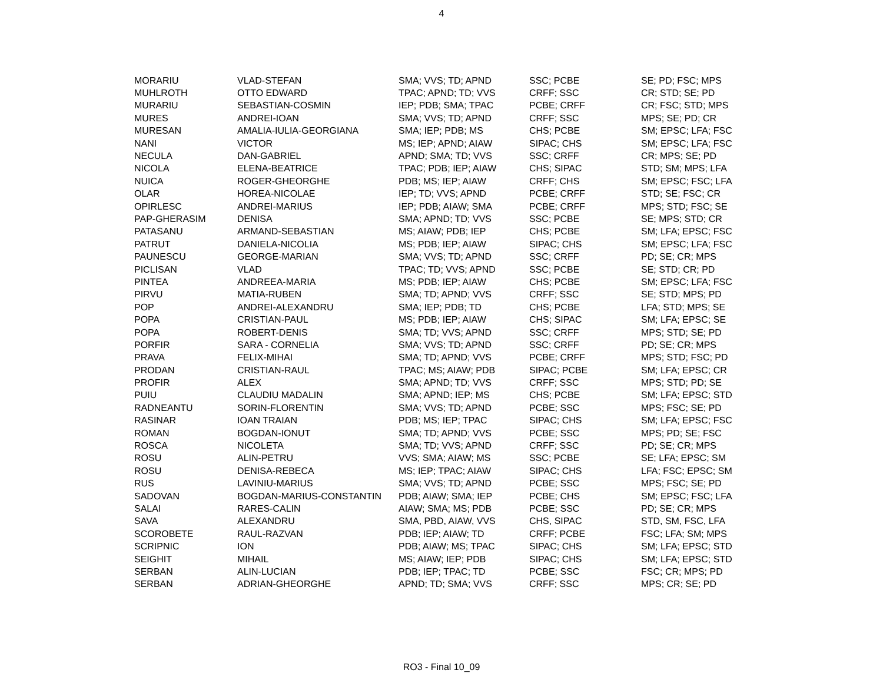4
| MORARIU | VLAD-STEFAN | SMA; VVS; TD; APND | SSC; PCBE | SE; PD; FSC; MPS |
| MUHLROTH | OTTO EDWARD | TPAC; APND; TD; VVS | CRFF; SSC | CR; STD; SE; PD |
| MURARIU | SEBASTIAN-COSMIN | IEP; PDB; SMA; TPAC | PCBE; CRFF | CR; FSC; STD; MPS |
| MURES | ANDREI-IOAN | SMA; VVS; TD; APND | CRFF; SSC | MPS; SE; PD; CR |
| MURESAN | AMALIA-IULIA-GEORGIANA | SMA; IEP; PDB; MS | CHS; PCBE | SM; EPSC; LFA; FSC |
| NANI | VICTOR | MS; IEP; APND; AIAW | SIPAC; CHS | SM; EPSC; LFA; FSC |
| NECULA | DAN-GABRIEL | APND; SMA; TD; VVS | SSC; CRFF | CR; MPS; SE; PD |
| NICOLA | ELENA-BEATRICE | TPAC; PDB; IEP; AIAW | CHS; SIPAC | STD; SM; MPS; LFA |
| NUICA | ROGER-GHEORGHE | PDB; MS; IEP; AIAW | CRFF; CHS | SM; EPSC; FSC; LFA |
| OLAR | HOREA-NICOLAE | IEP; TD; VVS; APND | PCBE; CRFF | STD; SE; FSC; CR |
| OPIRLESC | ANDREI-MARIUS | IEP; PDB; AIAW; SMA | PCBE; CRFF | MPS; STD; FSC; SE |
| PAP-GHERASIM | DENISA | SMA; APND; TD; VVS | SSC; PCBE | SE; MPS; STD; CR |
| PATASANU | ARMAND-SEBASTIAN | MS; AIAW; PDB; IEP | CHS; PCBE | SM; LFA; EPSC; FSC |
| PATRUT | DANIELA-NICOLIA | MS; PDB; IEP; AIAW | SIPAC; CHS | SM; EPSC; LFA; FSC |
| PAUNESCU | GEORGE-MARIAN | SMA; VVS; TD; APND | SSC; CRFF | PD; SE; CR; MPS |
| PICLISAN | VLAD | TPAC; TD; VVS; APND | SSC; PCBE | SE; STD; CR; PD |
| PINTEA | ANDREEA-MARIA | MS; PDB; IEP; AIAW | CHS; PCBE | SM; EPSC; LFA; FSC |
| PIRVU | MATIA-RUBEN | SMA; TD; APND; VVS | CRFF; SSC | SE; STD; MPS; PD |
| POP | ANDREI-ALEXANDRU | SMA; IEP; PDB; TD | CHS; PCBE | LFA; STD; MPS; SE |
| POPA | CRISTIAN-PAUL | MS; PDB; IEP; AIAW | CHS; SIPAC | SM; LFA; EPSC; SE |
| POPA | ROBERT-DENIS | SMA; TD; VVS; APND | SSC; CRFF | MPS; STD; SE; PD |
| PORFIR | SARA - CORNELIA | SMA; VVS; TD; APND | SSC; CRFF | PD; SE; CR; MPS |
| PRAVA | FELIX-MIHAI | SMA; TD; APND; VVS | PCBE; CRFF | MPS; STD; FSC; PD |
| PRODAN | CRISTIAN-RAUL | TPAC; MS; AIAW; PDB | SIPAC; PCBE | SM; LFA; EPSC; CR |
| PROFIR | ALEX | SMA; APND; TD; VVS | CRFF; SSC | MPS; STD; PD; SE |
| PUIU | CLAUDIU MADALIN | SMA; APND; IEP; MS | CHS; PCBE | SM; LFA; EPSC; STD |
| RADNEANTU | SORIN-FLORENTIN | SMA; VVS; TD; APND | PCBE; SSC | MPS; FSC; SE; PD |
| RASINAR | IOAN TRAIAN | PDB; MS; IEP; TPAC | SIPAC; CHS | SM; LFA; EPSC; FSC |
| ROMAN | BOGDAN-IONUT | SMA; TD; APND; VVS | PCBE; SSC | MPS; PD; SE; FSC |
| ROSCA | NICOLETA | SMA; TD; VVS; APND | CRFF; SSC | PD; SE; CR; MPS |
| ROSU | ALIN-PETRU | VVS; SMA; AIAW; MS | SSC; PCBE | SE; LFA; EPSC; SM |
| ROSU | DENISA-REBECA | MS; IEP; TPAC; AIAW | SIPAC; CHS | LFA; FSC; EPSC; SM |
| RUS | LAVINIU-MARIUS | SMA; VVS; TD; APND | PCBE; SSC | MPS; FSC; SE; PD |
| SADOVAN | BOGDAN-MARIUS-CONSTANTIN | PDB; AIAW; SMA; IEP | PCBE; CHS | SM; EPSC; FSC; LFA |
| SALAI | RARES-CALIN | AIAW; SMA; MS; PDB | PCBE; SSC | PD; SE; CR; MPS |
| SAVA | ALEXANDRU | SMA, PBD, AIAW, VVS | CHS, SIPAC | STD, SM, FSC, LFA |
| SCOROBETE | RAUL-RAZVAN | PDB; IEP; AIAW; TD | CRFF; PCBE | FSC; LFA; SM; MPS |
| SCRIPNIC | ION | PDB; AIAW; MS; TPAC | SIPAC; CHS | SM; LFA; EPSC; STD |
| SEIGHIT | MIHAIL | MS; AIAW; IEP; PDB | SIPAC; CHS | SM; LFA; EPSC; STD |
| SERBAN | ALIN-LUCIAN | PDB; IEP; TPAC; TD | PCBE; SSC | FSC; CR; MPS; PD |
| SERBAN | ADRIAN-GHEORGHE | APND; TD; SMA; VVS | CRFF; SSC | MPS; CR; SE; PD |
RO3 - Final 10_09